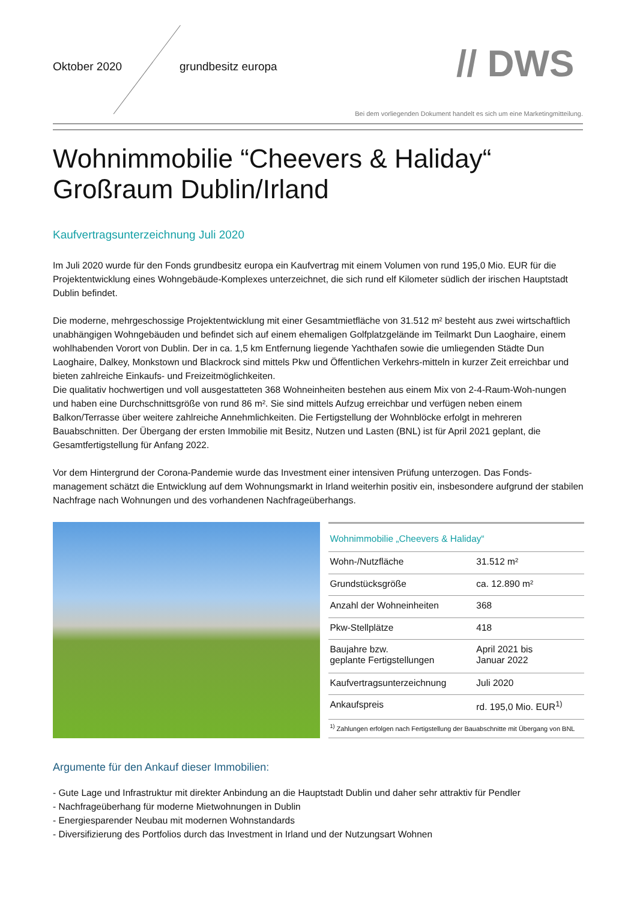Oktober 2020 grundbesitz europa // DWS
Bei dem vorliegenden Dokument handelt es sich um eine Marketingmitteilung.
Wohnimmobilie “Cheevers & Haliday“
Großraum Dublin/Irland
Kaufvertragsunterzeichnung Juli 2020
Im Juli 2020 wurde für den Fonds grundbesitz europa ein Kaufvertrag mit einem Volumen von rund 195,0 Mio. EUR für die Projektentwicklung eines Wohngebäude-Komplexes unterzeichnet, die sich rund elf Kilometer südlich der irischen Hauptstadt Dublin befindet.
Die moderne, mehrgeschossige Projektentwicklung mit einer Gesamtmietfläche von 31.512 m² besteht aus zwei wirtschaftlich unabhängigen Wohngebäuden und befindet sich auf einem ehemaligen Golfplatzgelände im Teilmarkt Dun Laoghaire, einem wohlhabenden Vorort von Dublin. Der in ca. 1,5 km Entfernung liegende Yachthafen sowie die umliegenden Städte Dun Laoghaire, Dalkey, Monkstown und Blackrock sind mittels Pkw und Öffentlichen Verkehrs-mitteln in kurzer Zeit erreichbar und bieten zahlreiche Einkaufs- und Freizeitmöglichkeiten.
Die qualitativ hochwertigen und voll ausgestatteten 368 Wohneinheiten bestehen aus einem Mix von 2-4-Raum-Woh-nungen und haben eine Durchschnittsgröße von rund 86 m². Sie sind mittels Aufzug erreichbar und verfügen neben einem Balkon/Terrasse über weitere zahlreiche Annehmlichkeiten. Die Fertigstellung der Wohnblöcke erfolgt in mehreren Bauabschnitten. Der Übergang der ersten Immobilie mit Besitz, Nutzen und Lasten (BNL) ist für April 2021 geplant, die Gesamtfertigstellung für Anfang 2022.
Vor dem Hintergrund der Corona-Pandemie wurde das Investment einer intensiven Prüfung unterzogen. Das Fonds-management schätzt die Entwicklung auf dem Wohnungsmarkt in Irland weiterhin positiv ein, insbesondere aufgrund der stabilen Nachfrage nach Wohnungen und des vorhandenen Nachfrageüberhangs.
| Wohnimmobilie „Cheevers & Haliday“ | |
| Wohn-/Nutzfläche | 31.512 m² |
| Grundstücksgröße | ca. 12.890 m² |
| Anzahl der Wohneinheiten | 368 |
| Pkw-Stellplätze | 418 |
| Baujahre bzw. geplante Fertigstellungen | April 2021 bis Januar 2022 |
| Kaufvertragsunterzeichnung | Juli 2020 |
| Ankaufspreis | rd. 195,0 Mio. EUR<sup>1)</sup> |
| <sup>1)</sup> Zahlungen erfolgen nach Fertigstellung der Bauabschnitte mit Übergang von BNL | |
Argumente für den Ankauf dieser Immobilien:
- Gute Lage und Infrastruktur mit direkter Anbindung an die Hauptstadt Dublin und daher sehr attraktiv für Pendler
- Nachfrageüberhang für moderne Mietwohnungen in Dublin
- Energiesparender Neubau mit modernen Wohnstandards
- Diversifizierung des Portfolios durch das Investment in Irland und der Nutzungsart Wohnen